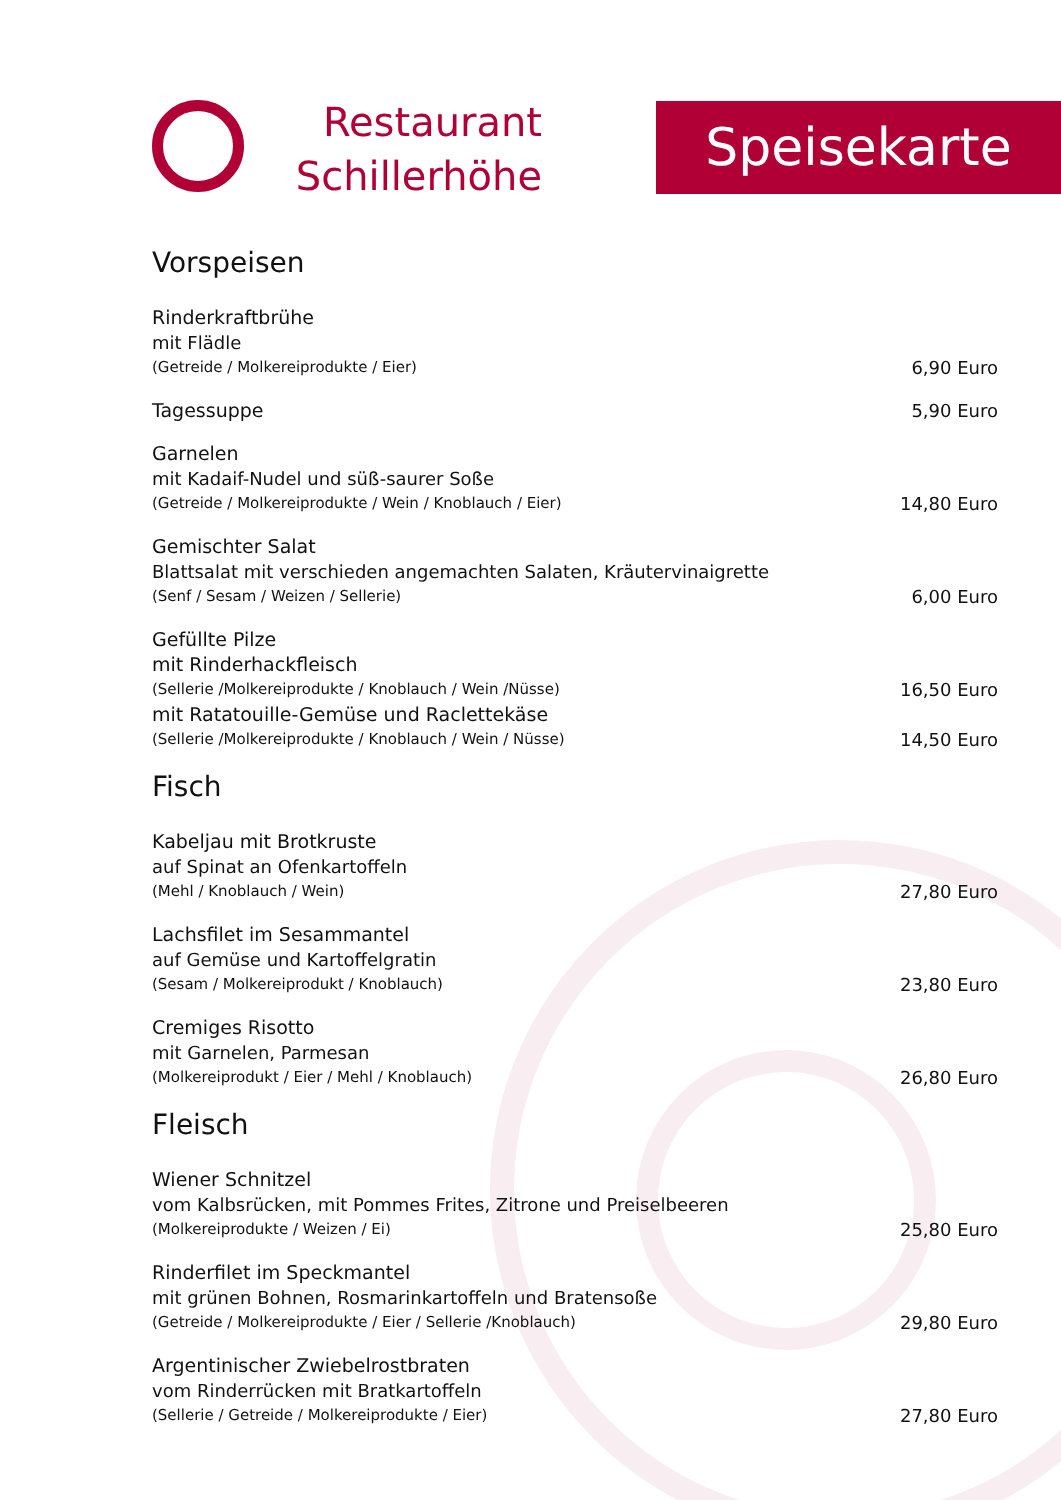Restaurant
Schillerhöhe
Speisekarte
Vorspeisen
Rinderkraftbrühe
mit Flädle
(Getreide / Molkereiprodukte / Eier) 6,90 Euro
Tagessuppe 5,90 Euro
Garnelen
mit Kadaif-Nudel und süß-saurer Soße
(Getreide / Molkereiprodukte / Wein / Knoblauch / Eier) 14,80 Euro
Gemischter Salat
Blattsalat mit verschieden angemachten Salaten, Kräutervinaigrette
(Senf / Sesam / Weizen / Sellerie) 6,00 Euro
Gefüllte Pilze
mit Rinderhackfleisch
(Sellerie /Molkereiprodukte / Knoblauch / Wein /Nüsse) 16,50 Euro
mit Ratatouille-Gemüse und Raclettekäse
(Sellerie /Molkereiprodukte / Knoblauch / Wein / Nüsse) 14,50 Euro
Fisch
Kabeljau mit Brotkruste
auf Spinat an Ofenkartoffeln
(Mehl / Knoblauch / Wein) 27,80 Euro
Lachsfilet im Sesammantel
auf Gemüse und Kartoffelgratin
(Sesam / Molkereiprodukt / Knoblauch) 23,80 Euro
Cremiges Risotto
mit Garnelen, Parmesan
(Molkereiprodukt / Eier / Mehl / Knoblauch) 26,80 Euro
Fleisch
Wiener Schnitzel
vom Kalbsrücken, mit Pommes Frites, Zitrone und Preiselbeeren
(Molkereiprodukte / Weizen / Ei) 25,80 Euro
Rinderfilet im Speckmantel
mit grünen Bohnen, Rosmarinkartoffeln und Bratensoße
(Getreide / Molkereiprodukte / Eier / Sellerie /Knoblauch) 29,80 Euro
Argentinischer Zwiebelrostbraten
vom Rinderrücken mit Bratkartoffeln
(Sellerie / Getreide / Molkereiprodukte / Eier) 27,80 Euro